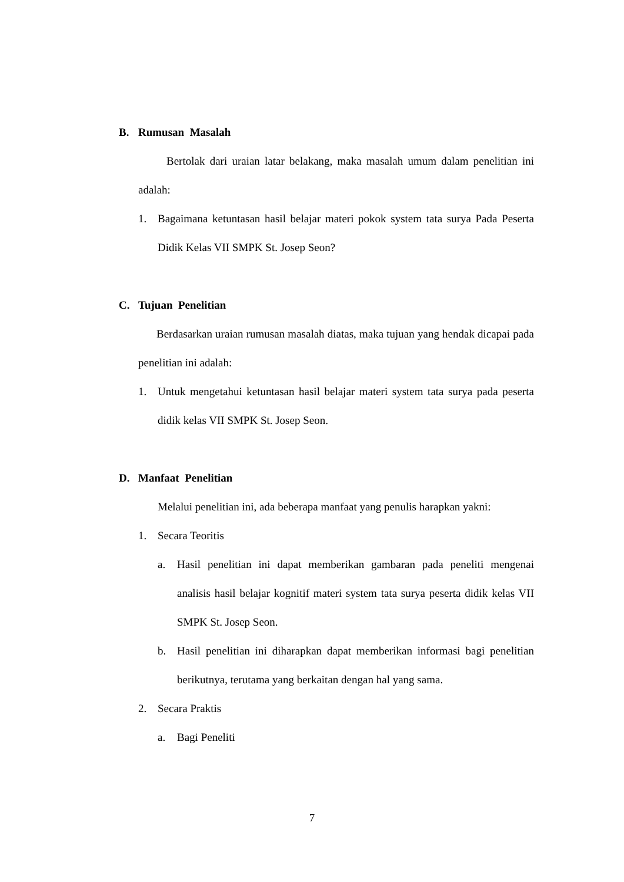B. Rumusan Masalah
Bertolak dari uraian latar belakang, maka masalah umum dalam penelitian ini adalah:
1. Bagaimana ketuntasan hasil belajar materi pokok system tata surya Pada Peserta Didik Kelas VII SMPK St. Josep Seon?
C. Tujuan Penelitian
Berdasarkan uraian rumusan masalah diatas, maka tujuan yang hendak dicapai pada penelitian ini adalah:
1. Untuk mengetahui ketuntasan hasil belajar materi system tata surya pada peserta didik kelas VII SMPK St. Josep Seon.
D. Manfaat Penelitian
Melalui penelitian ini, ada beberapa manfaat yang penulis harapkan yakni:
1. Secara Teoritis
a. Hasil penelitian ini dapat memberikan gambaran pada peneliti mengenai analisis hasil belajar kognitif materi system tata surya peserta didik kelas VII SMPK St. Josep Seon.
b. Hasil penelitian ini diharapkan dapat memberikan informasi bagi penelitian berikutnya, terutama yang berkaitan dengan hal yang sama.
2. Secara Praktis
a. Bagi Peneliti
7